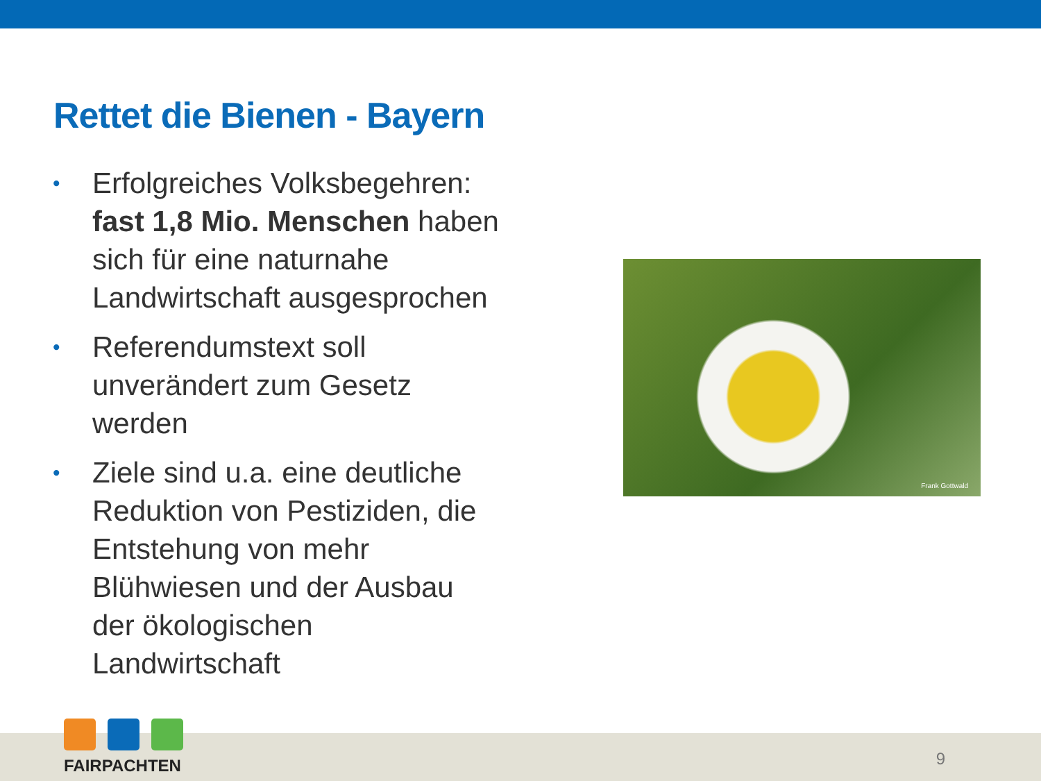Rettet die Bienen - Bayern
• Erfolgreiches Volksbegehren: fast 1,8 Mio. Menschen haben sich für eine naturnahe Landwirtschaft ausgesprochen
• Referendumstext soll unverändert zum Gesetz werden
• Ziele sind u.a. eine deutliche Reduktion von Pestiziden, die Entstehung von mehr Blühwiesen und der Ausbau der ökologischen Landwirtschaft
Frank Gottwald
FAIRPACHTEN
9